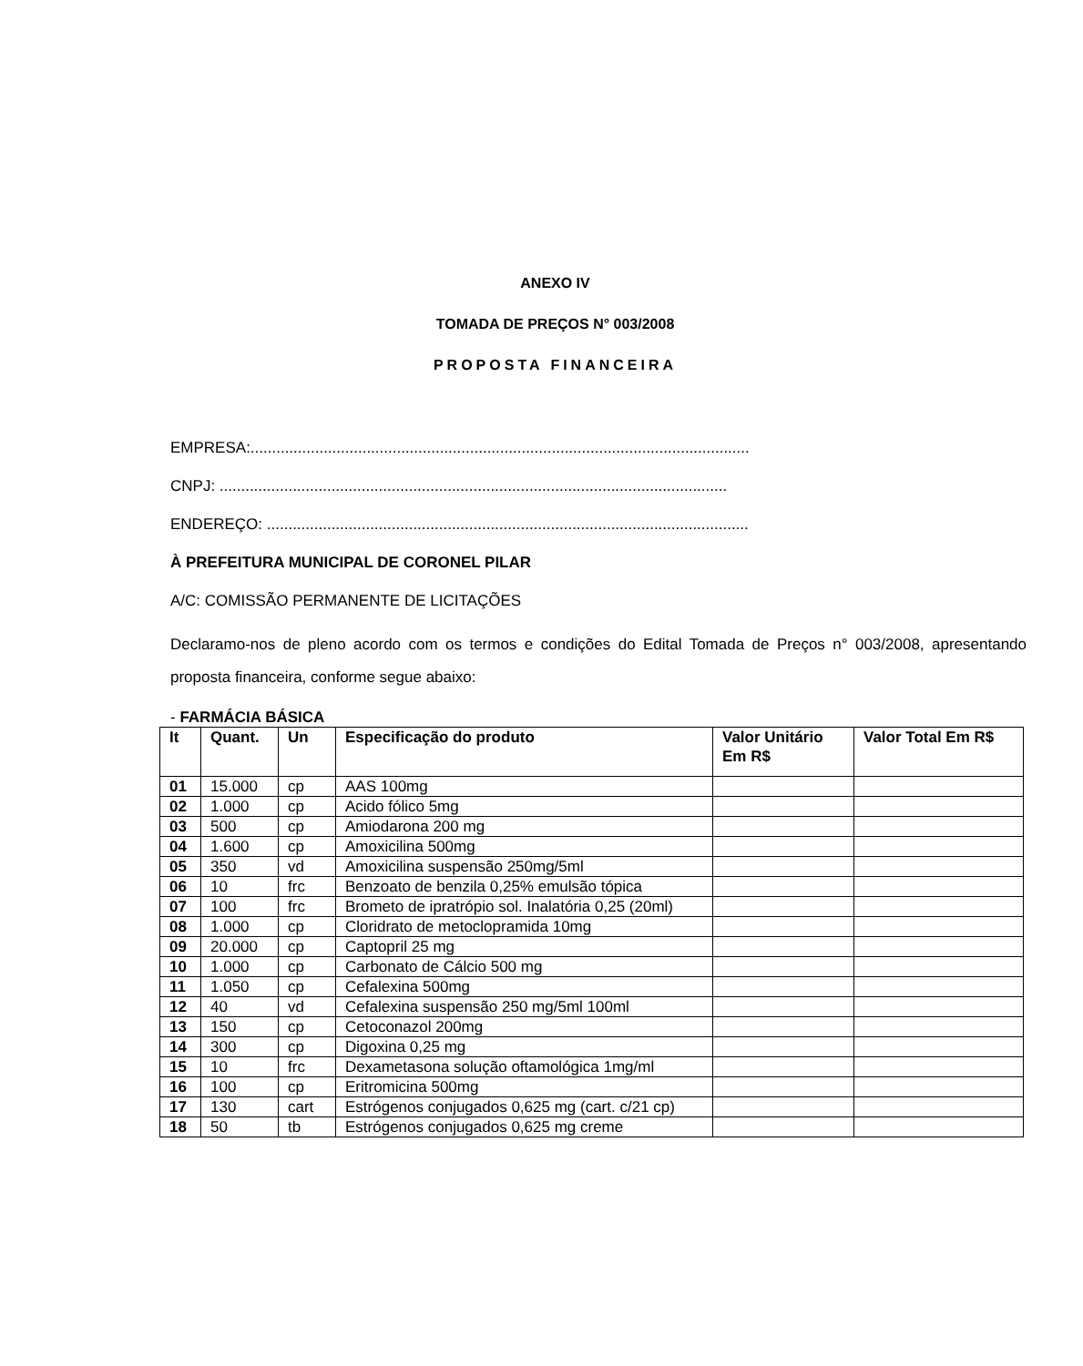ANEXO IV
TOMADA DE PREÇOS N° 003/2008
PROPOSTA FINANCEIRA
EMPRESA:....................................................................................................................
CNPJ: ......................................................................................................................
ENDEREÇO: ................................................................................................................
À PREFEITURA MUNICIPAL DE CORONEL PILAR
A/C: COMISSÃO PERMANENTE DE LICITAÇÕES
Declaramo-nos de pleno acordo com os termos e condições do Edital Tomada de Preços n° 003/2008, apresentando proposta financeira, conforme segue abaixo:
- FARMÁCIA BÁSICA
| It | Quant. | Un | Especificação do produto | Valor Unitário Em R$ | Valor Total Em R$ |
| --- | --- | --- | --- | --- | --- |
| 01 | 15.000 | cp | AAS 100mg | | |
| 02 | 1.000 | cp | Acido fólico 5mg | | |
| 03 | 500 | cp | Amiodarona 200 mg | | |
| 04 | 1.600 | cp | Amoxicilina 500mg | | |
| 05 | 350 | vd | Amoxicilina suspensão 250mg/5ml | | |
| 06 | 10 | frc | Benzoato de benzila 0,25% emulsão tópica | | |
| 07 | 100 | frc | Brometo de ipratrópio sol. Inalatória 0,25 (20ml) | | |
| 08 | 1.000 | cp | Cloridrato de metoclopramida 10mg | | |
| 09 | 20.000 | cp | Captopril 25 mg | | |
| 10 | 1.000 | cp | Carbonato de Cálcio 500 mg | | |
| 11 | 1.050 | cp | Cefalexina 500mg | | |
| 12 | 40 | vd | Cefalexina suspensão 250 mg/5ml 100ml | | |
| 13 | 150 | cp | Cetoconazol 200mg | | |
| 14 | 300 | cp | Digoxina 0,25 mg | | |
| 15 | 10 | frc | Dexametasona solução oftamológica 1mg/ml | | |
| 16 | 100 | cp | Eritromicina 500mg | | |
| 17 | 130 | cart | Estrógenos conjugados 0,625 mg (cart. c/21 cp) | | |
| 18 | 50 | tb | Estrógenos conjugados 0,625 mg creme | | |